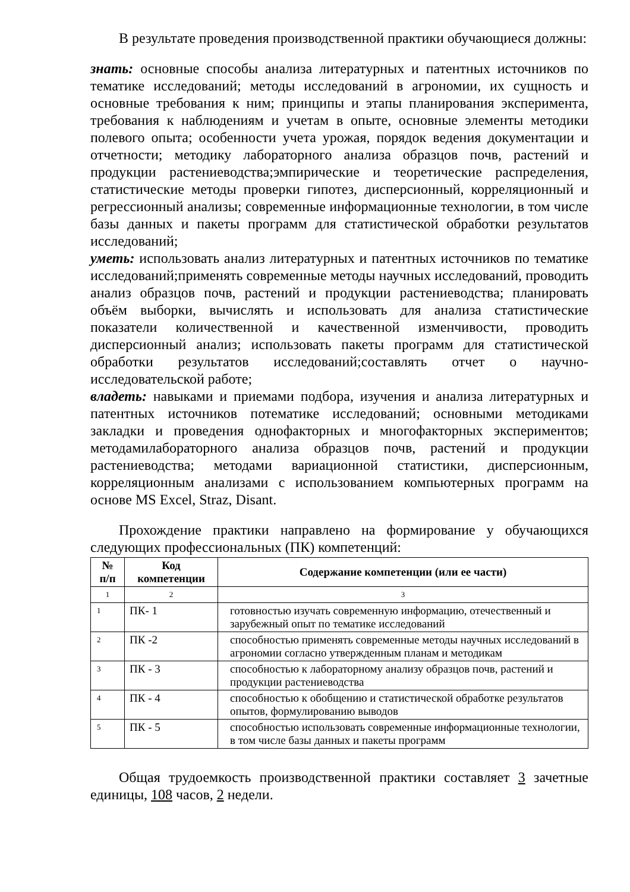В результате проведения производственной практики обучающиеся должны:
знать: основные способы анализа литературных и патентных источников по тематике исследований; методы исследований в агрономии, их сущность и основные требования к ним; принципы и этапы планирования эксперимента, требования к наблюдениям и учетам в опыте, основные элементы методики полевого опыта; особенности учета урожая, порядок ведения документации и отчетности; методику лабораторного анализа образцов почв, растений и продукции растениеводства;эмпирические и теоретические распределения, статистические методы проверки гипотез, дисперсионный, корреляционный и регрессионный анализы; современные информационные технологии, в том числе базы данных и пакеты программ для статистической обработки результатов исследований;
уметь: использовать анализ литературных и патентных источников по тематике исследований;применять современные методы научных исследований, проводить анализ образцов почв, растений и продукции растениеводства; планировать объём выборки, вычислять и использовать для анализа статистические показатели количественной и качественной изменчивости, проводить дисперсионный анализ; использовать пакеты программ для статистической обработки результатов исследований;составлять отчет о научно-исследовательской работе;
владеть: навыками и приемами подбора, изучения и анализа литературных и патентных источников потематике исследований; основными методиками закладки и проведения однофакторных и многофакторных экспериментов; методамилабораторного анализа образцов почв, растений и продукции растениеводства; методами вариационной статистики, дисперсионным, корреляционным анализами с использованием компьютерных программ на основе MS Excel, Straz, Disant.
Прохождение практики направлено на формирование у обучающихся следующих профессиональных (ПК) компетенций:
| № п/п | Код компетенции | Содержание компетенции (или ее части) |
| --- | --- | --- |
| 1 | 2 | 3 |
| 1 | ПК- 1 | готовностью изучать современную информацию, отечественный и зарубежный опыт по тематике исследований |
| 2 | ПК -2 | способностью применять современные методы научных исследований в агрономии согласно утвержденным планам и методикам |
| 3 | ПК - 3 | способностью к лабораторному анализу образцов почв, растений и продукции растениеводства |
| 4 | ПК - 4 | способностью к обобщению и статистической обработке результатов опытов, формулированию выводов |
| 5 | ПК - 5 | способностью использовать современные информационные технологии, в том числе базы данных и пакеты программ |
Общая трудоемкость производственной практики составляет 3 зачетные единицы, 108 часов, 2 недели.